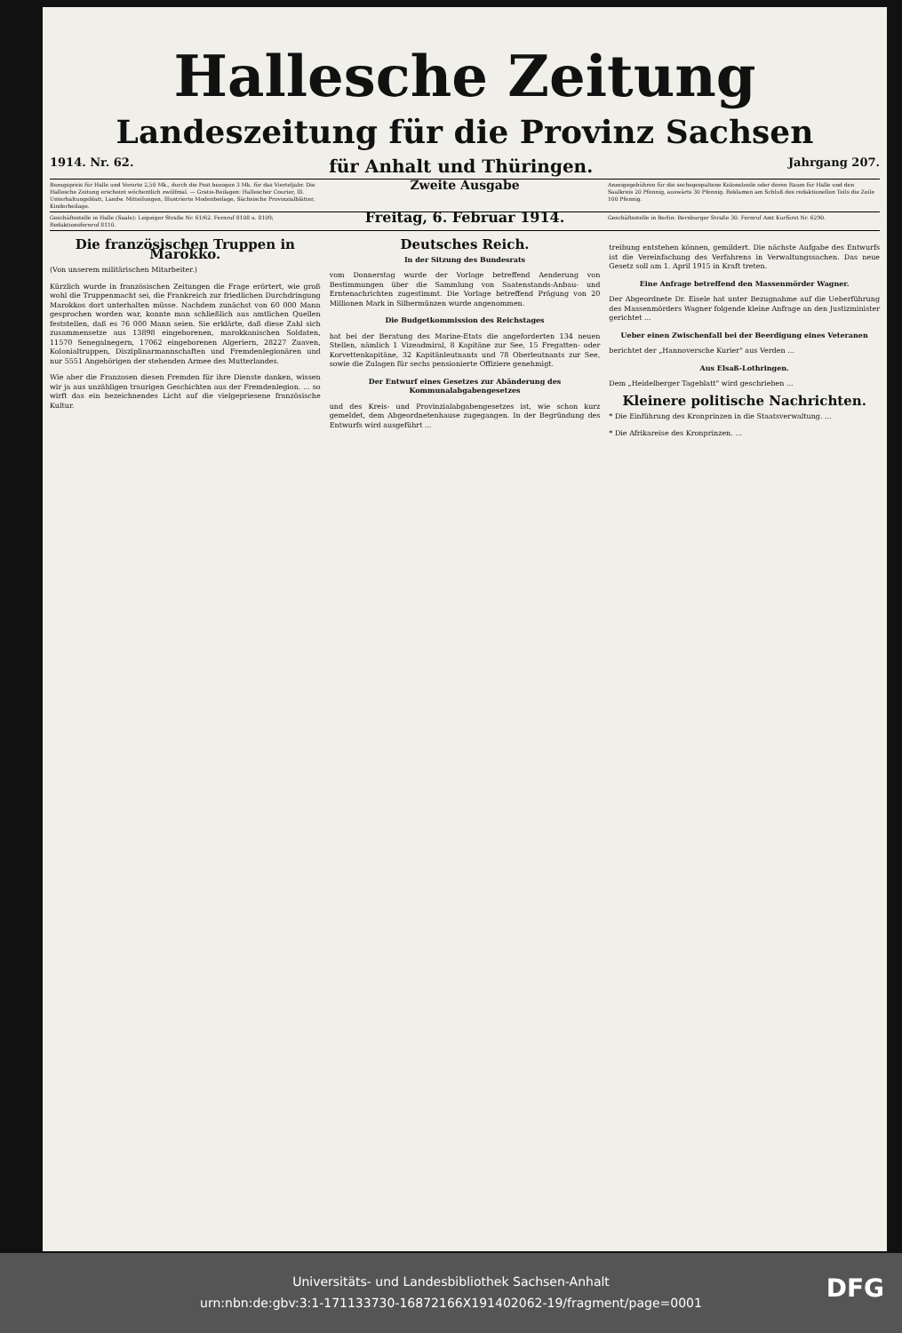Hallesche Zeitung
Landeszeitung für die Provinz Sachsen
1914. Nr. 62. für Anhalt und Thüringen. Jahrgang 207.
Bezugspreis für Halle und Vororte 2,50 Mk., durch die Post bezogen 3 Mk. für das Vierteljahr. Die Hallesche Zeitung erscheint wöchentlich zwölfmal. — Gratis-Beilagen: Hallescher Courier, Ill. Unterhaltungsblatt, Landw. Mitteilungen, Illustrierte Modenbeilage, Sächsische Provinzialblätter, Kinderbeilage.
Zweite Ausgabe
Anzeigegebühren für die sechsgespaltene Kolonelzeile oder deren Raum für Halle und den Saalkreis 20 Pfennig, auswärts 30 Pfennig. Reklamen am Schluß des redaktionellen Teils die Zeile 100 Pfennig.
Geschäftsstelle in Halle (Saale): Leipziger Straße Nr. 61/62. Fernruf 8108 u. 8109; Redaktionsfernruf 8110.
Freitag, 6. Februar 1914.
Geschäftsstelle in Berlin: Bernburger Straße 30. Fernruf Amt Kurfürst Nr. 6290.
Die französischen Truppen in Marokko.
(Von unserem militärischen Mitarbeiter.)
Kürzlich wurde in französischen Zeitungen die Frage erörtert, wie groß wohl die Truppenmacht sei, die Frankreich zur friedlichen Durchdringung Marokkos dort unterhalten müsse. Nachdem zunächst von 60 000 Mann gesprochen worden war, konnte man schließlich aus amtlichen Quellen feststellen, daß es 76 000 Mann seien. Sie erklärte, daß diese Zahl sich zusammensetze aus 13898 eingeborenen, marokkanischen Soldaten, 11570 Senegalnegern, 17062 eingeborenen Algeriern, 28227 Zuaven, Kolonialtruppen, Disziplinarmannschaften und Fremdenlegionären und nur 5551 Angehörigen der stehenden Armee des Mutterlandes.
Wie aber die Franzosen diesen Fremden für ihre Dienste danken, wissen wir ja aus unzähligen traurigen Geschichten aus der Fremdenlegion. ... so wirft das ein bezeichnendes Licht auf die vielgepriesene französische Kultur.
Deutsches Reich.
In der Sitzung des Bundesrats
vom Donnerstag wurde der Vorlage betreffend Aenderung von Bestimmungen über die Sammlung von Saatenstands-Anbau- und Erntenachrichten zugestimmt. Die Vorlage betreffend Prägung von 20 Millionen Mark in Silbermünzen wurde angenommen.
Die Budgetkommission des Reichstages
hat bei der Beratung des Marine-Etats die angeforderten 134 neuen Stellen, nämlich 1 Vizeadmiral, 8 Kapitäne zur See, 15 Fregatten- oder Korvettenkapitäne, 32 Kapitänleutnants und 78 Oberleutnants zur See, sowie die Zulagen für sechs pensionierte Offiziere genehmigt.
Der Entwurf eines Gesetzes zur Abänderung des Kommunalabgabengesetzes
und des Kreis- und Provinzialabgabengesetzes ist, wie schon kurz gemeldet, dem Abgeordnetenhause zugegangen. In der Begründung des Entwurfs wird ausgeführt ...
treibung entstehen können, gemildert. Die nächste Aufgabe des Entwurfs ist die Vereinfachung des Verfahrens in Verwaltungssachen. Das neue Gesetz soll am 1. April 1915 in Kraft treten.
Eine Anfrage betreffend den Massenmörder Wagner.
Der Abgeordnete Dr. Eisele hat unter Bezugnahme auf die Ueberführung des Massenmörders Wagner folgende kleine Anfrage an den Justizminister gerichtet ...
Ueber einen Zwischenfall bei der Beerdigung eines Veteranen
berichtet der „Hannoversche Kurier" aus Verden ...
Aus Elsaß-Lothringen.
Dem „Heidelberger Tageblatt" wird geschrieben ...
Kleinere politische Nachrichten.
* Die Einführung des Kronprinzen in die Staatsverwaltung. ...
* Die Afrikareise des Kronprinzen. ...
Universitäts- und Landesbibliothek Sachsen-Anhalt
urn:nbn:de:gbv:3:1-171133730-16872166X191402062-19/fragment/page=0001
DFG